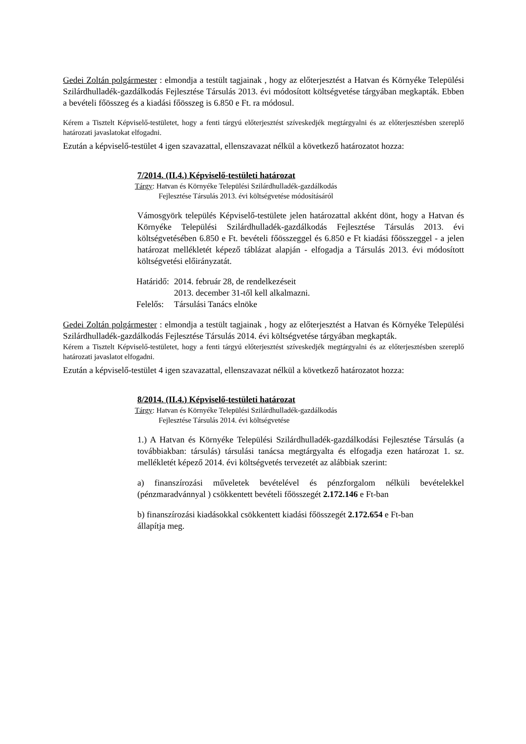Gedei Zoltán polgármester : elmondja a testült tagjainak , hogy az előterjesztést a Hatvan és Környéke Települési Szilárdhulladék-gazdálkodás Fejlesztése Társulás 2013. évi módosított költségvetése tárgyában megkapták. Ebben a bevételi főösszeg és a kiadási főösszeg is 6.850 e Ft. ra módosul.
Kérem a Tisztelt Képviselő-testületet, hogy a fenti tárgyú előterjesztést szíveskedjék megtárgyalni és az előterjesztésben szereplő határozati javaslatokat elfogadni.
Ezután a képviselő-testület 4 igen szavazattal, ellenszavazat nélkül a következő határozatot hozza:
7/2014. (II.4.) Képviselő-testületi határozat
Tárgy: Hatvan és Környéke Települési Szilárdhulladék-gazdálkodás
Fejlesztése Társulás 2013. évi költségvetése módosításáról
Vámosgyörk település Képviselő-testülete jelen határozattal akként dönt, hogy a Hatvan és Környéke Települési Szilárdhulladék-gazdálkodás Fejlesztése Társulás 2013. évi költségvetésében 6.850 e Ft. bevételi főösszeggel és 6.850 e Ft kiadási főösszeggel - a jelen határozat mellékletét képező táblázat alapján - elfogadja a Társulás 2013. évi módosított költségvetési előirányzatát.
| Határidő: | 2014. február 28, de rendelkezéseit 2013. december 31-től kell alkalmazni. |
| Felelős: | Társulási Tanács elnöke |
Gedei Zoltán polgármester : elmondja a testült tagjainak , hogy az előterjesztést a Hatvan és Környéke Települési Szilárdhulladék-gazdálkodás Fejlesztése Társulás 2014. évi költségvetése tárgyában megkapták.
Kérem a Tisztelt Képviselő-testületet, hogy a fenti tárgyú előterjesztést szíveskedjék megtárgyalni és az előterjesztésben szereplő határozati javaslatot elfogadni.
Ezután a képviselő-testület 4 igen szavazattal, ellenszavazat nélkül a következő határozatot hozza:
8/2014. (II.4.) Képviselő-testületi határozat
Tárgy: Hatvan és Környéke Települési Szilárdhulladék-gazdálkodás
Fejlesztése Társulás 2014. évi költségvetése
1.) A Hatvan és Környéke Települési Szilárdhulladék-gazdálkodási Fejlesztése Társulás (a továbbiakban: társulás) társulási tanácsa megtárgyalta és elfogadja ezen határozat 1. sz. mellékletét képező 2014. évi költségvetés tervezetét az alábbiak szerint:
a) finanszírozási műveletek bevételével és pénzforgalom nélküli bevételekkel (pénzmaradvánnyal ) csökkentett bevételi főösszegét 2.172.146 e Ft-ban
b) finanszírozási kiadásokkal csökkentett kiadási főösszegét 2.172.654 e Ft-ban
állapítja meg.